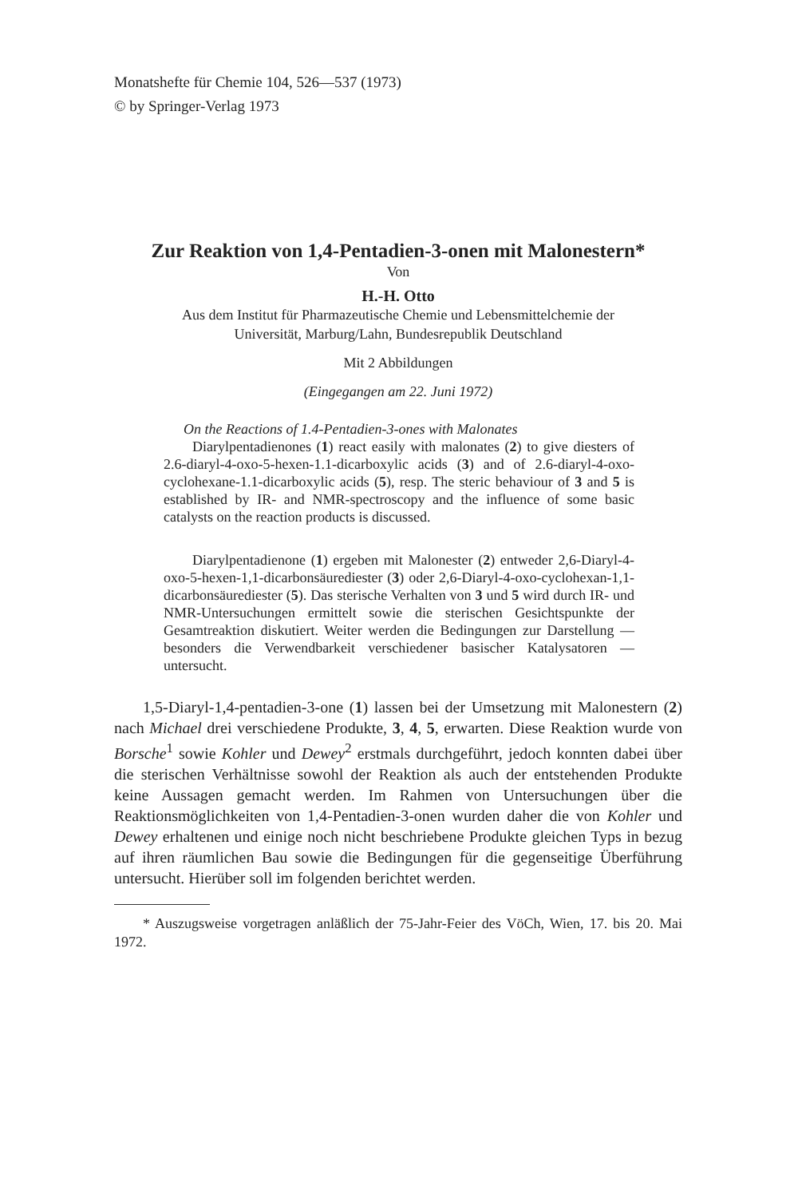Monatshefte für Chemie 104, 526—537 (1973)
© by Springer-Verlag 1973
Zur Reaktion von 1,4-Pentadien-3-onen mit Malonestern*
Von
H.-H. Otto
Aus dem Institut für Pharmazeutische Chemie und Lebensmittelchemie der
Universität, Marburg/Lahn, Bundesrepublik Deutschland
Mit 2 Abbildungen
(Eingegangen am 22. Juni 1972)
On the Reactions of 1.4-Pentadien-3-ones with Malonates
Diarylpentadienones (1) react easily with malonates (2) to give diesters of 2.6-diaryl-4-oxo-5-hexen-1.1-dicarboxylic acids (3) and of 2.6-diaryl-4-oxo-cyclohexane-1.1-dicarboxylic acids (5), resp. The steric behaviour of 3 and 5 is established by IR- and NMR-spectroscopy and the influence of some basic catalysts on the reaction products is discussed.
Diarylpentadienone (1) ergeben mit Malonester (2) entweder 2,6-Diaryl-4-oxo-5-hexen-1,1-dicarbonsäurediester (3) oder 2,6-Diaryl-4-oxo-cyclohexan-1,1-dicarbonsäurediester (5). Das sterische Verhalten von 3 und 5 wird durch IR- und NMR-Untersuchungen ermittelt sowie die sterischen Gesichtspunkte der Gesamtreaktion diskutiert. Weiter werden die Bedingungen zur Darstellung — besonders die Verwendbarkeit verschiedener basischer Katalysatoren — untersucht.
1,5-Diaryl-1,4-pentadien-3-one (1) lassen bei der Umsetzung mit Malonestern (2) nach Michael drei verschiedene Produkte, 3, 4, 5, erwarten. Diese Reaktion wurde von Borsche<sup>1</sup> sowie Kohler und Dewey<sup>2</sup> erstmals durchgeführt, jedoch konnten dabei über die sterischen Verhältnisse sowohl der Reaktion als auch der entstehenden Produkte keine Aussagen gemacht werden. Im Rahmen von Untersuchungen über die Reaktionsmöglichkeiten von 1,4-Pentadien-3-onen wurden daher die von Kohler und Dewey erhaltenen und einige noch nicht beschriebene Produkte gleichen Typs in bezug auf ihren räumlichen Bau sowie die Bedingungen für die gegenseitige Überführung untersucht. Hierüber soll im folgenden berichtet werden.
* Auszugsweise vorgetragen anläßlich der 75-Jahr-Feier des VöCh, Wien, 17. bis 20. Mai 1972.